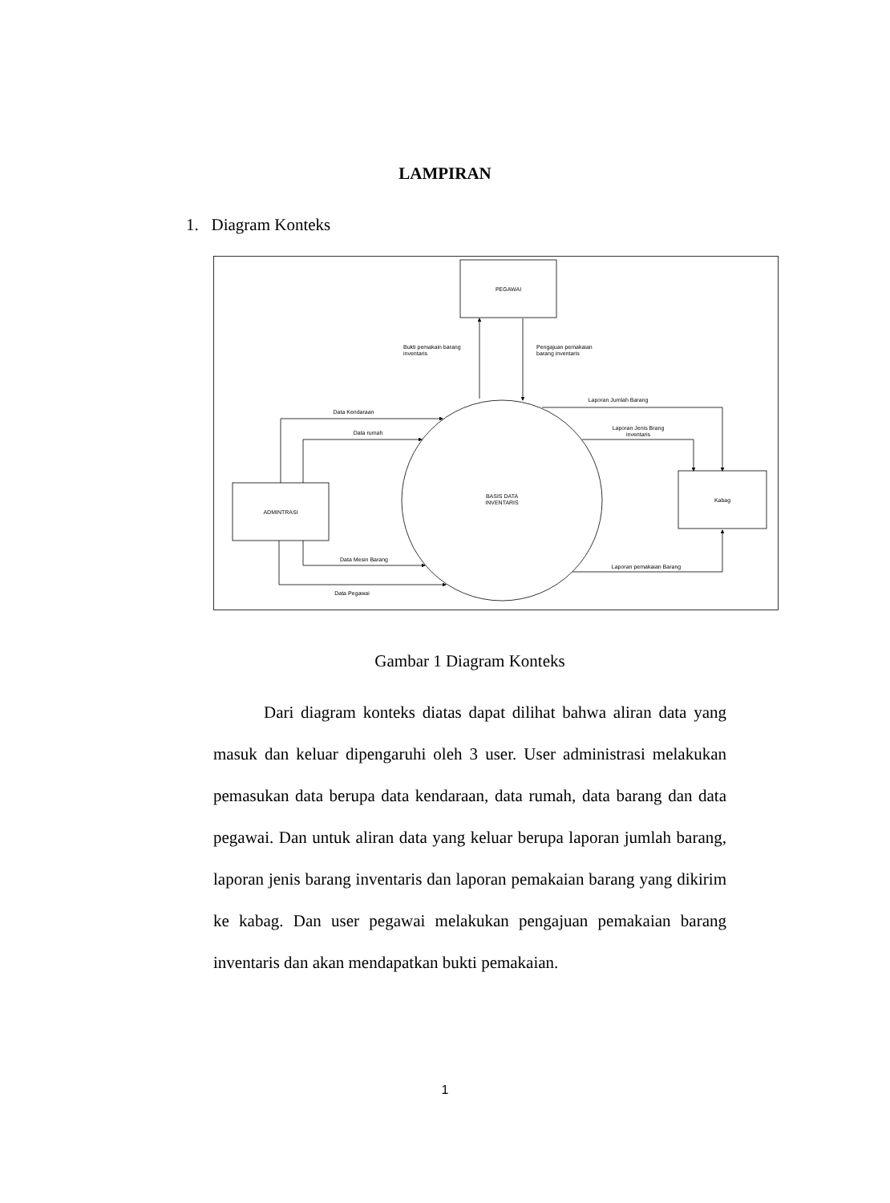LAMPIRAN
1. Diagram Konteks
PEGAWAI
ADMINTRASI
Kabag
BASIS DATA
INVENTARIS
Bukti pemakain barang
inventaris
Pengajuan pemakaian
barang inventaris
Data Kendaraan
Data rumah
Data Mesin Barang
Data Pegawai
Laporan Jumlah Barang
Laporan Jenis Brang
inventaris
Laporan pemakaian Barang
Gambar 1 Diagram Konteks
Dari diagram konteks diatas dapat dilihat bahwa aliran data yang masuk dan keluar dipengaruhi oleh 3 user. User administrasi melakukan pemasukan data berupa data kendaraan, data rumah, data barang dan data pegawai. Dan untuk aliran data yang keluar berupa laporan jumlah barang, laporan jenis barang inventaris dan laporan pemakaian barang yang dikirim ke kabag. Dan user pegawai melakukan pengajuan pemakaian barang inventaris dan akan mendapatkan bukti pemakaian.
1